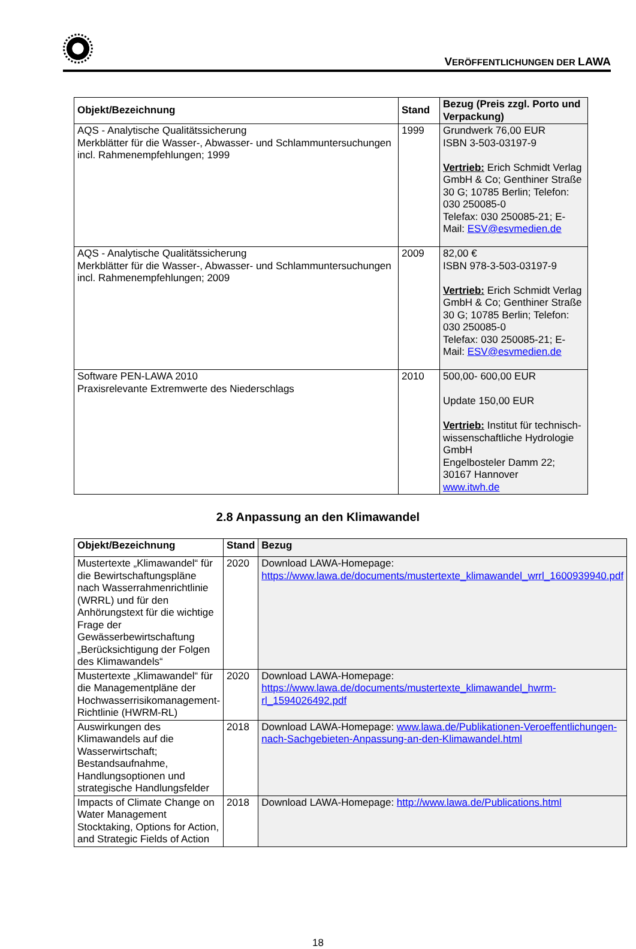VERÖFFENTLICHUNGEN DER LAWA
| Objekt/Bezeichnung | Stand | Bezug (Preis zzgl. Porto und Verpackung) |
| --- | --- | --- |
| AQS - Analytische Qualitätssicherung Merkblätter für die Wasser-, Abwasser- und Schlammuntersuchungen incl. Rahmenempfehlungen; 1999 | 1999 | Grundwerk 76,00 EUR ISBN 3-503-03197-9 Vertrieb: Erich Schmidt Verlag GmbH & Co; Genthiner Straße 30 G; 10785 Berlin; Telefon: 030 250085-0 Telefax: 030 250085-21; E-Mail: ESV@esvmedien.de |
| AQS - Analytische Qualitätssicherung Merkblätter für die Wasser-, Abwasser- und Schlammuntersuchungen incl. Rahmenempfehlungen; 2009 | 2009 | 82,00 € ISBN 978-3-503-03197-9 Vertrieb: Erich Schmidt Verlag GmbH & Co; Genthiner Straße 30 G; 10785 Berlin; Telefon: 030 250085-0 Telefax: 030 250085-21; E-Mail: ESV@esvmedien.de |
| Software PEN-LAWA 2010 Praxisrelevante Extremwerte des Niederschlags | 2010 | 500,00- 600,00 EUR Update 150,00 EUR Vertrieb: Institut für technisch-wissenschaftliche Hydrologie GmbH Engelbosteler Damm 22; 30167 Hannover www.itwh.de |
2.8 Anpassung an den Klimawandel
| Objekt/Bezeichnung | Stand | Bezug |
| --- | --- | --- |
| Mustertexte „Klimawandel“ für die Bewirtschaftungspläne nach Wasserrahmenrichtlinie (WRRL) und für den Anhörungstext für die wichtige Frage der Gewässerbewirtschaftung „Berücksichtigung der Folgen des Klimawandels“ | 2020 | Download LAWA-Homepage: https://www.lawa.de/documents/mustertexte_klimawandel_wrrl_1600939940.pdf |
| Mustertexte „Klimawandel“ für die Managementpläne der Hochwasserrisikomanagement-Richtlinie (HWRM-RL) | 2020 | Download LAWA-Homepage: https://www.lawa.de/documents/mustertexte_klimawandel_hwrm-rl_1594026492.pdf |
| Auswirkungen des Klimawandels auf die Wasserwirtschaft; Bestandsaufnahme, Handlungsoptionen und strategische Handlungsfelder | 2018 | Download LAWA-Homepage: www.lawa.de/Publikationen-Veroeffentlichungen-nach-Sachgebieten-Anpassung-an-den-Klimawandel.html |
| Impacts of Climate Change on Water Management Stocktaking, Options for Action, and Strategic Fields of Action | 2018 | Download LAWA-Homepage: http://www.lawa.de/Publications.html |
18